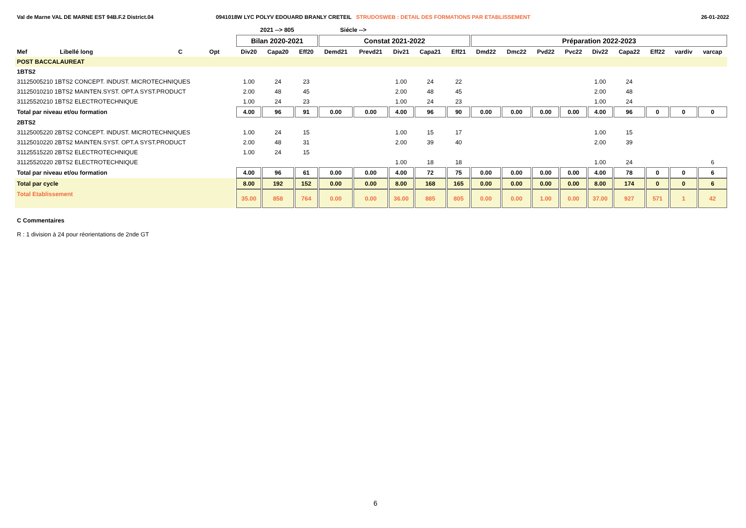Val de Marne VAL DE MARNE EST 94B.F.2 District.04 0941018W LYC POLYV EDOUARD BRANLY CRETEIL STRUDOSWEB : DETAIL DES FORMATIONS PAR ETABLISSEMENT
26-01-2022
| | | | | 2021 --> 805 | | | Siécle --> | | | | | | | | | | | | | |
| --- | --- | --- | --- | --- | --- | --- | --- | --- | --- | --- | --- | --- | --- | --- | --- | --- | --- | --- | --- | --- |
| | | | | Bilan 2020-2021 | | | Constat 2021-2022 | | | | | Préparation 2022-2023 | | | | | | | | |
| Mef | Libellé long | C | Opt | Div20 | Capa20 | Eff20 | Demd21 | Prevd21 | Div21 | Capa21 | Eff21 | Dmd22 | Dmc22 | Pvd22 | Pvc22 | Div22 | Capa22 | Eff22 | vardiv | varcap |
| POST BACCALAUREAT | | | | | | | | | | | | | | | | | | | | |
| 1BTS2 | | | | | | | | | | | | | | | | | | | | |
| 31125005210 1BTS2 CONCEPT. INDUST. MICROTECHNIQUES | | | | 1.00 | 24 | 23 | | | 1.00 | 24 | 22 | | | | | 1.00 | 24 | | | |
| 31125010210 1BTS2 MAINTEN.SYST. OPT.A SYST.PRODUCT | | | | 2.00 | 48 | 45 | | | 2.00 | 48 | 45 | | | | | 2.00 | 48 | | | |
| 31125520210 1BTS2 ELECTROTECHNIQUE | | | | 1.00 | 24 | 23 | | | 1.00 | 24 | 23 | | | | | 1.00 | 24 | | | |
| Total par niveau et/ou formation | | | | 4.00 | 96 | 91 | 0.00 | 0.00 | 4.00 | 96 | 90 | 0.00 | 0.00 | 0.00 | 0.00 | 4.00 | 96 | 0 | 0 | 0 |
| 2BTS2 | | | | | | | | | | | | | | | | | | | | |
| 31125005220 2BTS2 CONCEPT. INDUST. MICROTECHNIQUES | | | | 1.00 | 24 | 15 | | | 1.00 | 15 | 17 | | | | | 1.00 | 15 | | | |
| 31125010220 2BTS2 MAINTEN.SYST. OPT.A SYST.PRODUCT | | | | 2.00 | 48 | 31 | | | 2.00 | 39 | 40 | | | | | 2.00 | 39 | | | |
| 31125515220 2BTS2 ELECTROTECHNIQUE | | | | 1.00 | 24 | 15 | | | | | | | | | | | | | | |
| 31125520220 2BTS2 ELECTROTECHNIQUE | | | | | | | | | 1.00 | 18 | 18 | | | | | 1.00 | 24 | | | 6 |
| Total par niveau et/ou formation | | | | 4.00 | 96 | 61 | 0.00 | 0.00 | 4.00 | 72 | 75 | 0.00 | 0.00 | 0.00 | 0.00 | 4.00 | 78 | 0 | 0 | 6 |
| Total par cycle | | | | 8.00 | 192 | 152 | 0.00 | 0.00 | 8.00 | 168 | 165 | 0.00 | 0.00 | 0.00 | 0.00 | 8.00 | 174 | 0 | 0 | 6 |
| Total Etablissement | | | | 35.00 | 858 | 764 | 0.00 | 0.00 | 36.00 | 885 | 805 | 0.00 | 0.00 | 1.00 | 0.00 | 37.00 | 927 | 571 | 1 | 42 |
C Commentaires
R : 1 division à 24 pour réorientations de 2nde GT
6